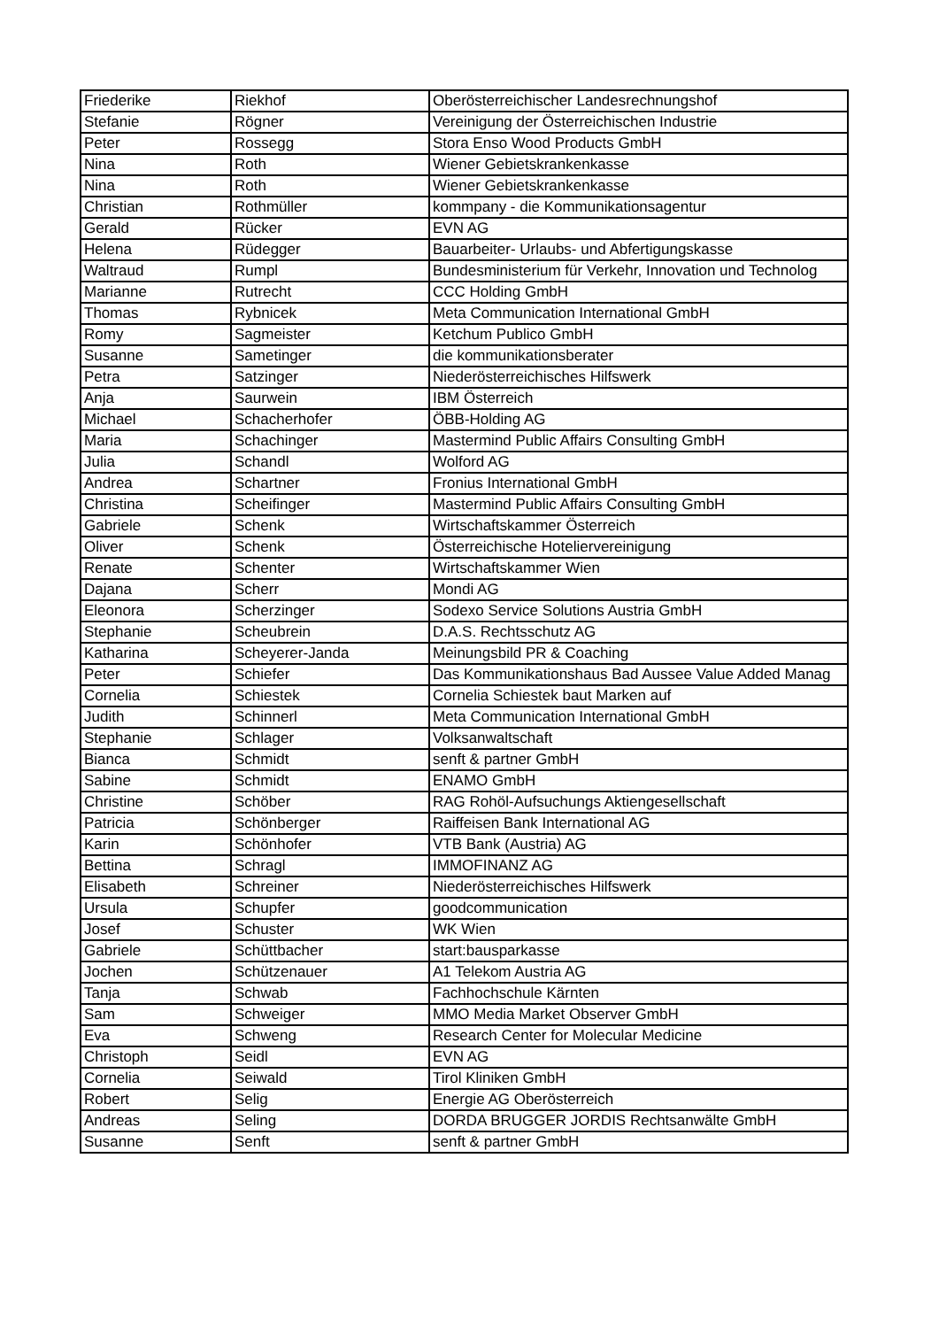| Friederike | Riekhof | Oberösterreichischer Landesrechnungshof |
| Stefanie | Rögner | Vereinigung der Österreichischen Industrie |
| Peter | Rossegg | Stora Enso Wood Products GmbH |
| Nina | Roth | Wiener Gebietskrankenkasse |
| Nina | Roth | Wiener Gebietskrankenkasse |
| Christian | Rothmüller | kommpany - die Kommunikationsagentur |
| Gerald | Rücker | EVN AG |
| Helena | Rüdegger | Bauarbeiter- Urlaubs- und Abfertigungskasse |
| Waltraud | Rumpl | Bundesministerium für Verkehr, Innovation und Technolog |
| Marianne | Rutrecht | CCC Holding GmbH |
| Thomas | Rybnicek | Meta Communication International GmbH |
| Romy | Sagmeister | Ketchum Publico GmbH |
| Susanne | Sametinger | die kommunikationsberater |
| Petra | Satzinger | Niederösterreichisches Hilfswerk |
| Anja | Saurwein | IBM Österreich |
| Michael | Schacherhofer | ÖBB-Holding AG |
| Maria | Schachinger | Mastermind Public Affairs Consulting GmbH |
| Julia | Schandl | Wolford AG |
| Andrea | Schartner | Fronius International GmbH |
| Christina | Scheifinger | Mastermind Public Affairs Consulting GmbH |
| Gabriele | Schenk | Wirtschaftskammer Österreich |
| Oliver | Schenk | Österreichische Hoteliervereinigung |
| Renate | Schenter | Wirtschaftskammer Wien |
| Dajana | Scherr | Mondi AG |
| Eleonora | Scherzinger | Sodexo Service Solutions Austria GmbH |
| Stephanie | Scheubrein | D.A.S. Rechtsschutz AG |
| Katharina | Scheyerer-Janda | Meinungsbild PR & Coaching |
| Peter | Schiefer | Das Kommunikationshaus Bad Aussee Value Added Manag |
| Cornelia | Schiestek | Cornelia Schiestek baut Marken auf |
| Judith | Schinnerl | Meta Communication International GmbH |
| Stephanie | Schlager | Volksanwaltschaft |
| Bianca | Schmidt | senft & partner GmbH |
| Sabine | Schmidt | ENAMO GmbH |
| Christine | Schöber | RAG Rohöl-Aufsuchungs Aktiengesellschaft |
| Patricia | Schönberger | Raiffeisen Bank International AG |
| Karin | Schönhofer | VTB Bank (Austria) AG |
| Bettina | Schragl | IMMOFINANZ AG |
| Elisabeth | Schreiner | Niederösterreichisches Hilfswerk |
| Ursula | Schupfer | goodcommunication |
| Josef | Schuster | WK Wien |
| Gabriele | Schüttbacher | start:bausparkasse |
| Jochen | Schützenauer | A1 Telekom Austria AG |
| Tanja | Schwab | Fachhochschule Kärnten |
| Sam | Schweiger | MMO Media Market Observer GmbH |
| Eva | Schweng | Research Center for Molecular Medicine |
| Christoph | Seidl | EVN AG |
| Cornelia | Seiwald | Tirol Kliniken GmbH |
| Robert | Selig | Energie AG Oberösterreich |
| Andreas | Seling | DORDA BRUGGER JORDIS Rechtsanwälte GmbH |
| Susanne | Senft | senft & partner GmbH |